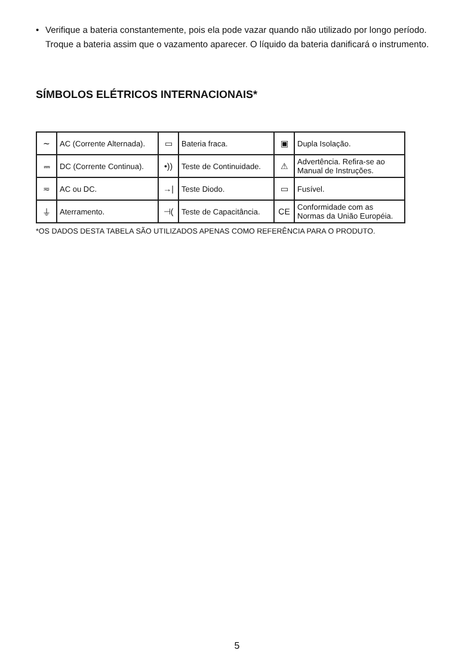• Verifique a bateria constantemente, pois ela pode vazar quando não utilizado por longo período. Troque a bateria assim que o vazamento aparecer. O líquido da bateria danificará o instrumento.
SÍMBOLOS ELÉTRICOS INTERNACIONAIS*
| ∼ | AC (Corrente Alternada). | ▭ | Bateria fraca. | ▣ | Dupla Isolação. |
| ⎓ | DC (Corrente Continua). | •)) | Teste de Continuidade. | ⚠ | Advertência. Refira-se ao Manual de Instruções. |
| ≂ | AC ou DC. | →/ | Teste Diodo. | ▭ | Fusível. |
| ⏚ | Aterramento. | ⊣( | Teste de Capacitância. | CE | Conformidade com as Normas da União Européia. |
*OS DADOS DESTA TABELA SÃO UTILIZADOS APENAS COMO REFERÊNCIA PARA O PRODUTO.
5